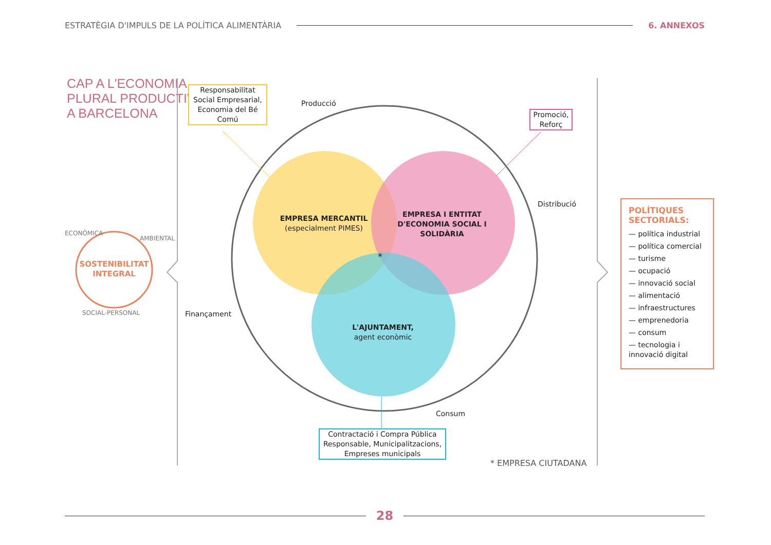ESTRATÈGIA D'IMPULS DE LA POLÍTICA ALIMENTÀRIA 6. ANNEXOS
CAP A L'ECONOMIA
PLURAL PRODUCTIVA
A BARCELONA
SOSTENIBILITAT INTEGRAL
ECONÒMICA
AMBIENTAL
SOCIAL-PERSONAL
Responsabilitat Social Empresarial, Economia del Bé Comú
Promoció, Reforç
Contractació i Compra Pública Responsable, Municipalitzacions, Empreses municipals
Producció
Distribució
Finançament
Consum
EMPRESA MERCANTIL
(especialment PIMES)
EMPRESA I ENTITAT D'ECONOMIA SOCIAL I SOLIDÀRIA
L'AJUNTAMENT,
agent econòmic
*
* EMPRESA CIUTADANA
POLÍTIQUES SECTORIALS:
— política industrial
— política comercial
— turisme
— ocupació
— innovació social
— alimentació
— infraestructures
— emprenedoria
— consum
— tecnologia i innovació digital
28